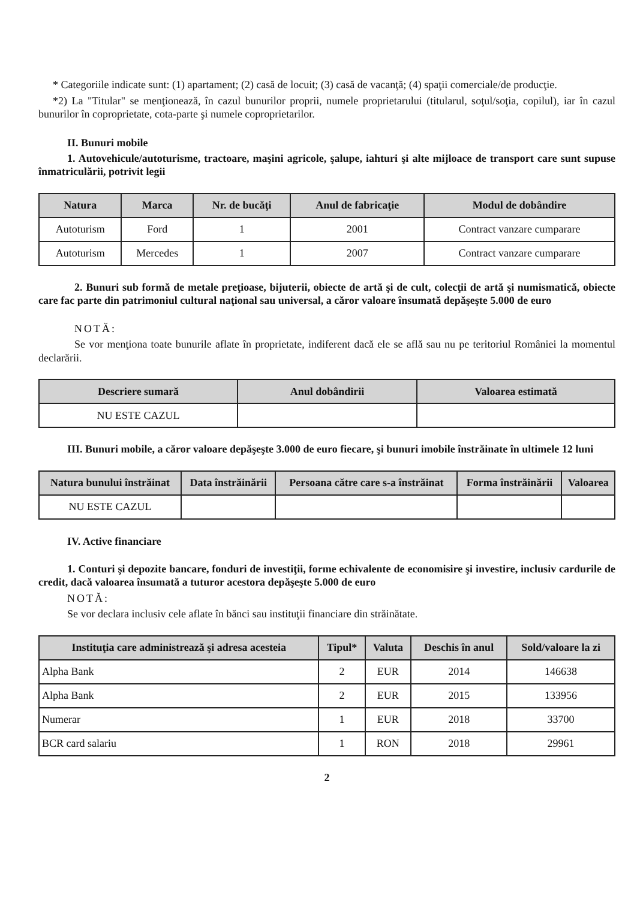* Categoriile indicate sunt: (1) apartament; (2) casă de locuit; (3) casă de vacanţă; (4) spaţii comerciale/de producţie.
*2) La "Titular" se menţionează, în cazul bunurilor proprii, numele proprietarului (titularul, soţul/soţia, copilul), iar în cazul bunurilor în coproprietate, cota-parte şi numele coproprietarilor.
II. Bunuri mobile
1. Autovehicule/autoturisme, tractoare, maşini agricole, şalupe, iahturi şi alte mijloace de transport care sunt supuse înmatriculării, potrivit legii
| Natura | Marca | Nr. de bucăţi | Anul de fabricaţie | Modul de dobândire |
| --- | --- | --- | --- | --- |
| Autoturism | Ford | 1 | 2001 | Contract vanzare cumparare |
| Autoturism | Mercedes | 1 | 2007 | Contract vanzare cumparare |
2. Bunuri sub formă de metale preţioase, bijuterii, obiecte de artă şi de cult, colecţii de artă şi numismatică, obiecte care fac parte din patrimoniul cultural naţional sau universal, a căror valoare însumată depăşeşte 5.000 de euro
NOTĂ:
Se vor menţiona toate bunurile aflate în proprietate, indiferent dacă ele se află sau nu pe teritoriul României la momentul declarării.
| Descriere sumară | Anul dobândirii | Valoarea estimată |
| --- | --- | --- |
| NU ESTE CAZUL | | |
III. Bunuri mobile, a căror valoare depăşeşte 3.000 de euro fiecare, şi bunuri imobile înstrăinate în ultimele 12 luni
| Natura bunului înstrăinat | Data înstrăinării | Persoana către care s-a înstrăinat | Forma înstrăinării | Valoarea |
| --- | --- | --- | --- | --- |
| NU ESTE CAZUL | | | | |
IV. Active financiare
1. Conturi şi depozite bancare, fonduri de investiţii, forme echivalente de economisire şi investire, inclusiv cardurile de credit, dacă valoarea însumată a tuturor acestora depăşeşte 5.000 de euro
NOTĂ:
Se vor declara inclusiv cele aflate în bănci sau instituţii financiare din străinătate.
| Instituţia care administrează şi adresa acesteia | Tipul* | Valuta | Deschis în anul | Sold/valoare la zi |
| --- | --- | --- | --- | --- |
| Alpha Bank | 2 | EUR | 2014 | 146638 |
| Alpha Bank | 2 | EUR | 2015 | 133956 |
| Numerar | 1 | EUR | 2018 | 33700 |
| BCR card salariu | 1 | RON | 2018 | 29961 |
2